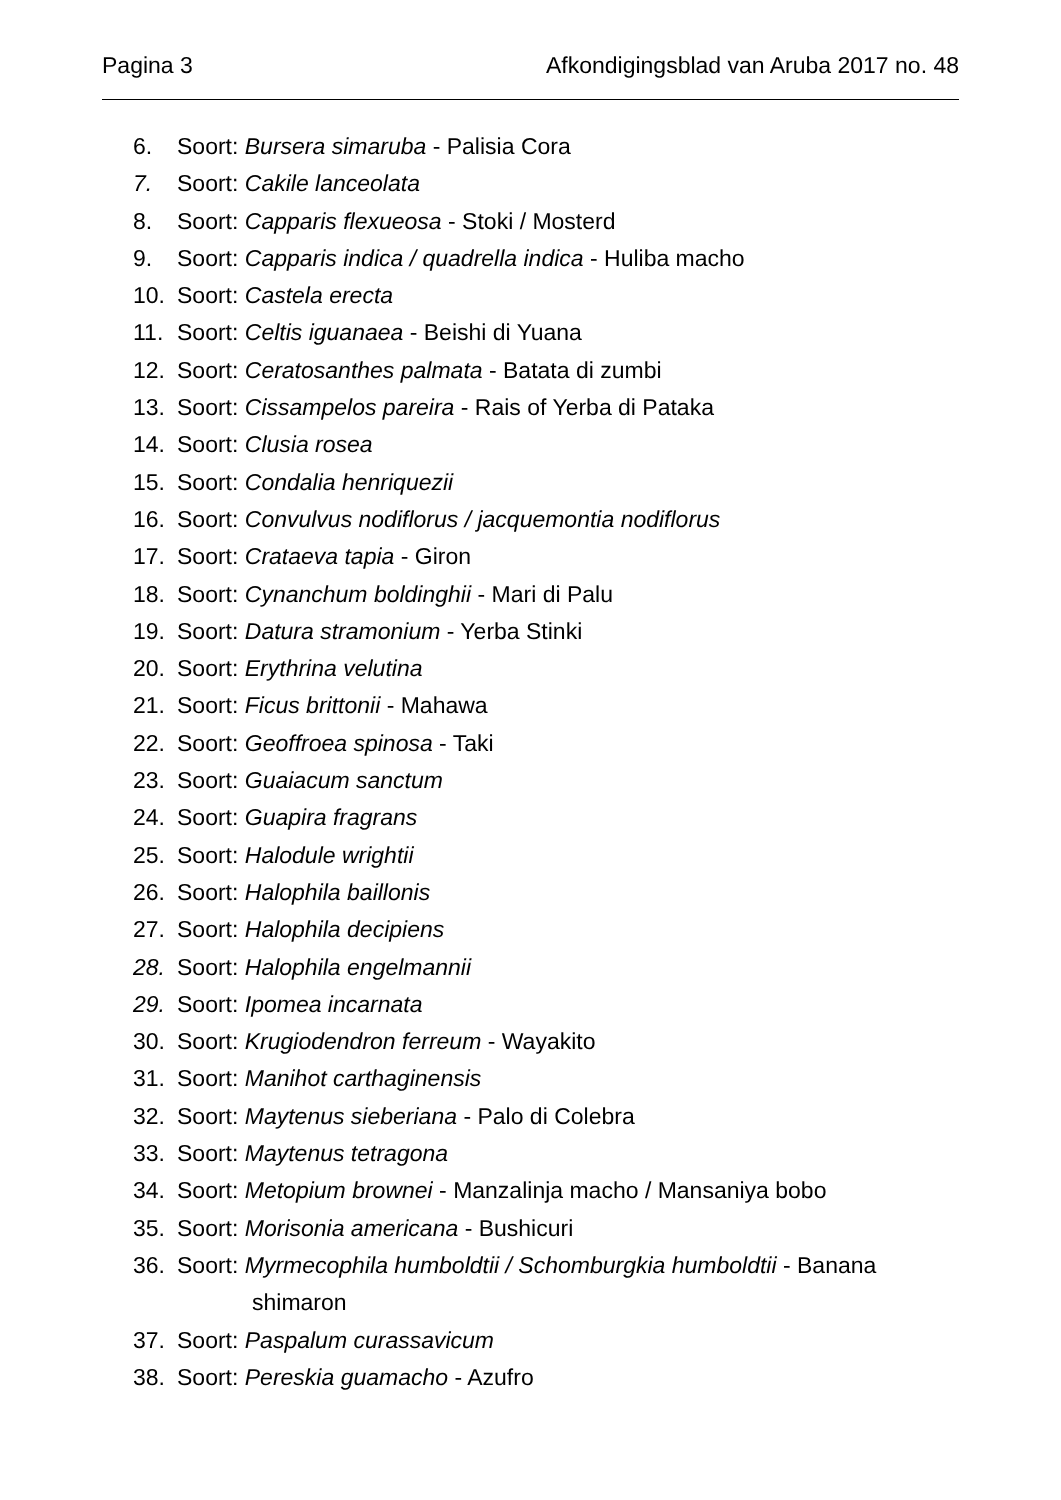Pagina 3 Afkondigingsblad van Aruba 2017 no. 48
6. Soort: Bursera simaruba - Palisia Cora
7. Soort: Cakile lanceolata
8. Soort: Capparis flexueosa - Stoki / Mosterd
9. Soort: Capparis indica / quadrella indica - Huliba macho
10. Soort: Castela erecta
11. Soort: Celtis iguanaea - Beishi di Yuana
12. Soort: Ceratosanthes palmata - Batata di zumbi
13. Soort: Cissampelos pareira - Rais of Yerba di Pataka
14. Soort: Clusia rosea
15. Soort: Condalia henriquezii
16. Soort: Convulvus nodiflorus / jacquemontia nodiflorus
17. Soort: Crataeva tapia - Giron
18. Soort: Cynanchum boldinghii - Mari di Palu
19. Soort: Datura stramonium - Yerba Stinki
20. Soort: Erythrina velutina
21. Soort: Ficus brittonii - Mahawa
22. Soort: Geoffroea spinosa - Taki
23. Soort: Guaiacum sanctum
24. Soort: Guapira fragrans
25. Soort: Halodule wrightii
26. Soort: Halophila baillonis
27. Soort: Halophila decipiens
28. Soort: Halophila engelmannii
29. Soort: Ipomea incarnata
30. Soort: Krugiodendron ferreum - Wayakito
31. Soort: Manihot carthaginensis
32. Soort: Maytenus sieberiana - Palo di Colebra
33. Soort: Maytenus tetragona
34. Soort: Metopium brownei - Manzalinja macho / Mansaniya bobo
35. Soort: Morisonia americana - Bushicuri
36. Soort: Myrmecophila humboldtii / Schomburgkia humboldtii - Banana
shimaron
37. Soort: Paspalum curassavicum
38. Soort: Pereskia guamacho - Azufro